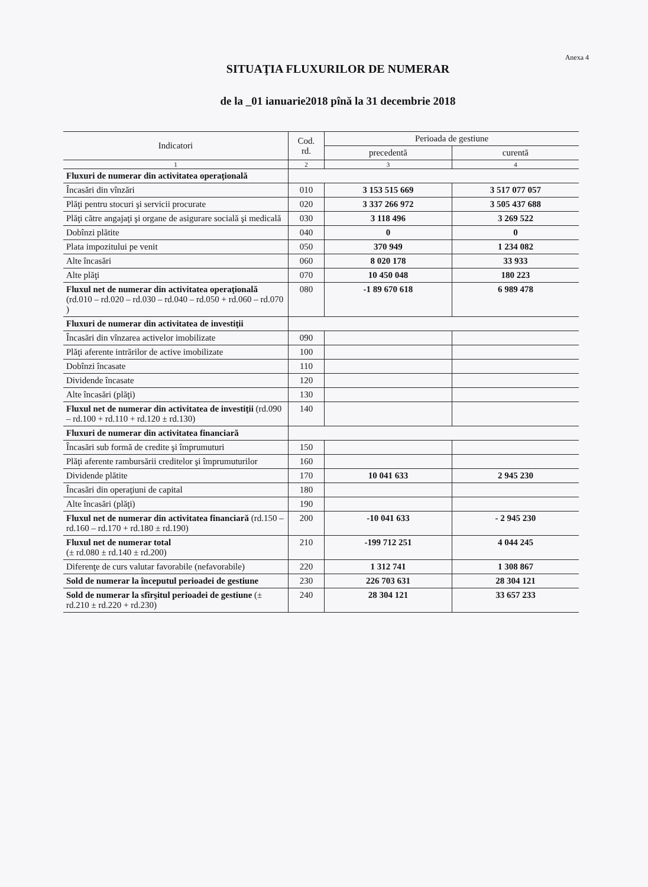Anexa 4
SITUAŢIA FLUXURILOR DE NUMERAR
de la _01 ianuarie2018 pînă la 31 decembrie 2018
| Indicatori | Cod. rd. | Perioada de gestiune | |
| --- | --- | --- | --- |
| | | precedentă | curentă |
| 1 | 2 | 3 | 4 |
| Fluxuri de numerar din activitatea operaţională | | | |
| Încasări din vînzări | 010 | 3 153 515 669 | 3 517 077 057 |
| Plăţi pentru stocuri şi servicii procurate | 020 | 3 337 266 972 | 3 505 437 688 |
| Plăţi către angajaţi şi organe de asigurare socială şi medicală | 030 | 3 118 496 | 3 269 522 |
| Dobînzi plătite | 040 | 0 | 0 |
| Plata impozitului pe venit | 050 | 370 949 | 1 234 082 |
| Alte încasări | 060 | 8 020 178 | 33 933 |
| Alte plăţi | 070 | 10 450 048 | 180 223 |
| Fluxul net de numerar din activitatea operaţională (rd.010 – rd.020 – rd.030 – rd.040 – rd.050 + rd.060 – rd.070 ) | 080 | -1 89 670 618 | 6 989 478 |
| Fluxuri de numerar din activitatea de investiţii | | | |
| Încasări din vînzarea activelor imobilizate | 090 | | |
| Plăţi aferente intrărilor de active imobilizate | 100 | | |
| Dobînzi încasate | 110 | | |
| Dividende încasate | 120 | | |
| Alte încasări (plăţi) | 130 | | |
| Fluxul net de numerar din activitatea de investiţii (rd.090 – rd.100 + rd.110 + rd.120 ± rd.130) | 140 | | |
| Fluxuri de numerar din activitatea financiară | | | |
| Încasări sub formă de credite şi împrumuturi | 150 | | |
| Plăţi aferente rambursării creditelor şi împrumuturilor | 160 | | |
| Dividende plătite | 170 | 10 041 633 | 2 945 230 |
| Încasări din operaţiuni de capital | 180 | | |
| Alte încasări (plăţi) | 190 | | |
| Fluxul net de numerar din activitatea financiară (rd.150 – rd.160 – rd.170 + rd.180 ± rd.190) | 200 | -10 041 633 | - 2 945 230 |
| Fluxul net de numerar total (± rd.080 ± rd.140 ± rd.200) | 210 | -199 712 251 | 4 044 245 |
| Diferenţe de curs valutar favorabile (nefavorabile) | 220 | 1 312 741 | 1 308 867 |
| Sold de numerar la începutul perioadei de gestiune | 230 | 226 703 631 | 28 304 121 |
| Sold de numerar la sfîrşitul perioadei de gestiune (± rd.210 ± rd.220 + rd.230) | 240 | 28 304 121 | 33 657 233 |